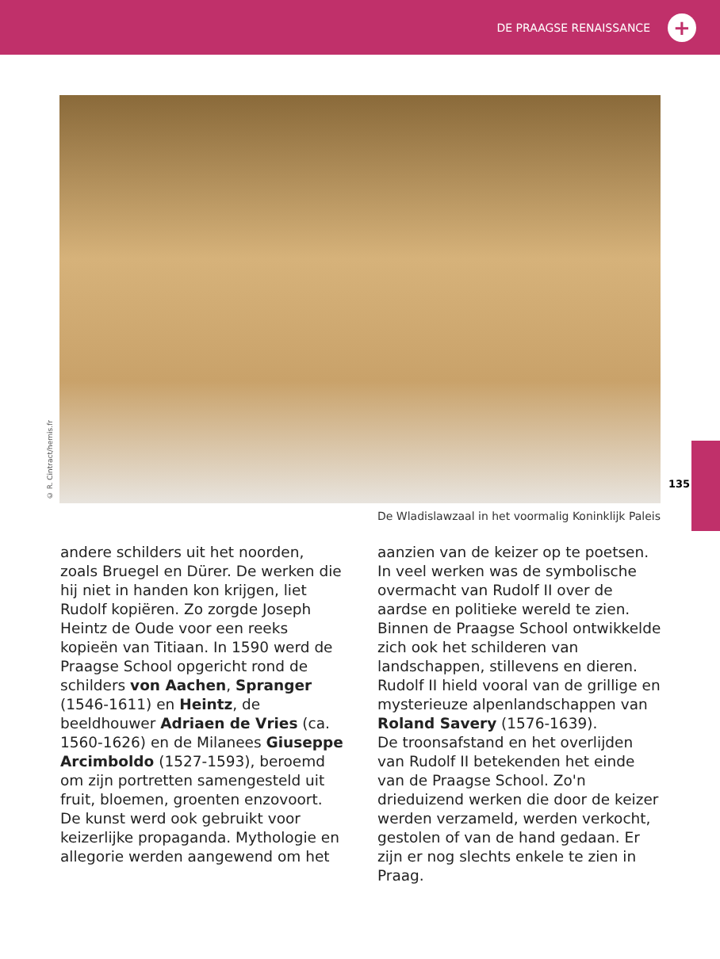DE PRAAGSE RENAISSANCE
+
© R. Cintract/hemis.fr
De Wladislawzaal in het voormalig Koninklijk Paleis
135
andere schilders uit het noorden, zoals Bruegel en Dürer. De werken die hij niet in handen kon krijgen, liet Rudolf kopiëren. Zo zorgde Joseph Heintz de Oude voor een reeks kopieën van Titiaan. In 1590 werd de Praagse School opgericht rond de schilders von Aachen, Spranger (1546-1611) en Heintz, de beeldhouwer Adriaen de Vries (ca. 1560-1626) en de Milanees Giuseppe Arcimboldo (1527-1593), beroemd om zijn portretten samengesteld uit fruit, bloemen, groenten enzovoort.
De kunst werd ook gebruikt voor keizerlijke propaganda. Mythologie en allegorie werden aangewend om het
aanzien van de keizer op te poetsen. In veel werken was de symbolische overmacht van Rudolf II over de aardse en politieke wereld te zien.
Binnen de Praagse School ontwikkelde zich ook het schilderen van landschappen, stillevens en dieren. Rudolf II hield vooral van de grillige en mysterieuze alpenlandschappen van Roland Savery (1576-1639).
De troonsafstand en het overlijden van Rudolf II betekenden het einde van de Praagse School. Zo'n drieduizend werken die door de keizer werden verzameld, werden verkocht, gestolen of van de hand gedaan. Er zijn er nog slechts enkele te zien in Praag.